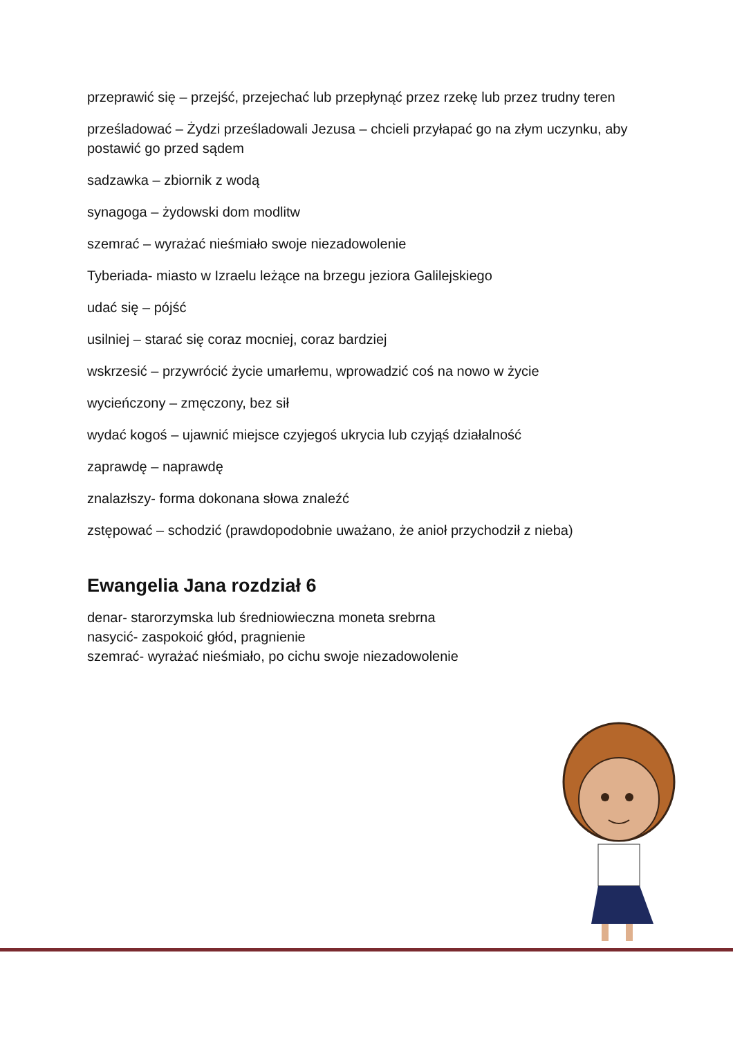przeprawić się – przejść, przejechać lub przepłynąć przez rzekę lub przez trudny teren
prześladować – Żydzi prześladowali Jezusa – chcieli przyłapać go na złym uczynku, aby postawić go przed sądem
sadzawka – zbiornik z wodą
synagoga – żydowski dom modlitw
szemrać – wyrażać nieśmiało swoje niezadowolenie
Tyberiada- miasto w Izraelu leżące na brzegu jeziora Galilejskiego
udać się – pójść
usilniej – starać się coraz mocniej, coraz bardziej
wskrzesić – przywrócić życie umarłemu, wprowadzić coś na nowo w życie
wycieńczony – zmęczony, bez sił
wydać kogoś – ujawnić miejsce czyjegoś ukrycia lub czyjąś działalność
zaprawdę – naprawdę
znalazłszy- forma dokonana słowa znaleźć
zstępować – schodzić (prawdopodobnie uważano, że anioł przychodził z nieba)
Ewangelia Jana rozdział 6
denar- starorzymska lub średniowieczna moneta srebrna
nasycić- zaspokoić głód, pragnienie
szemrać- wyrażać nieśmiało, po cichu swoje niezadowolenie